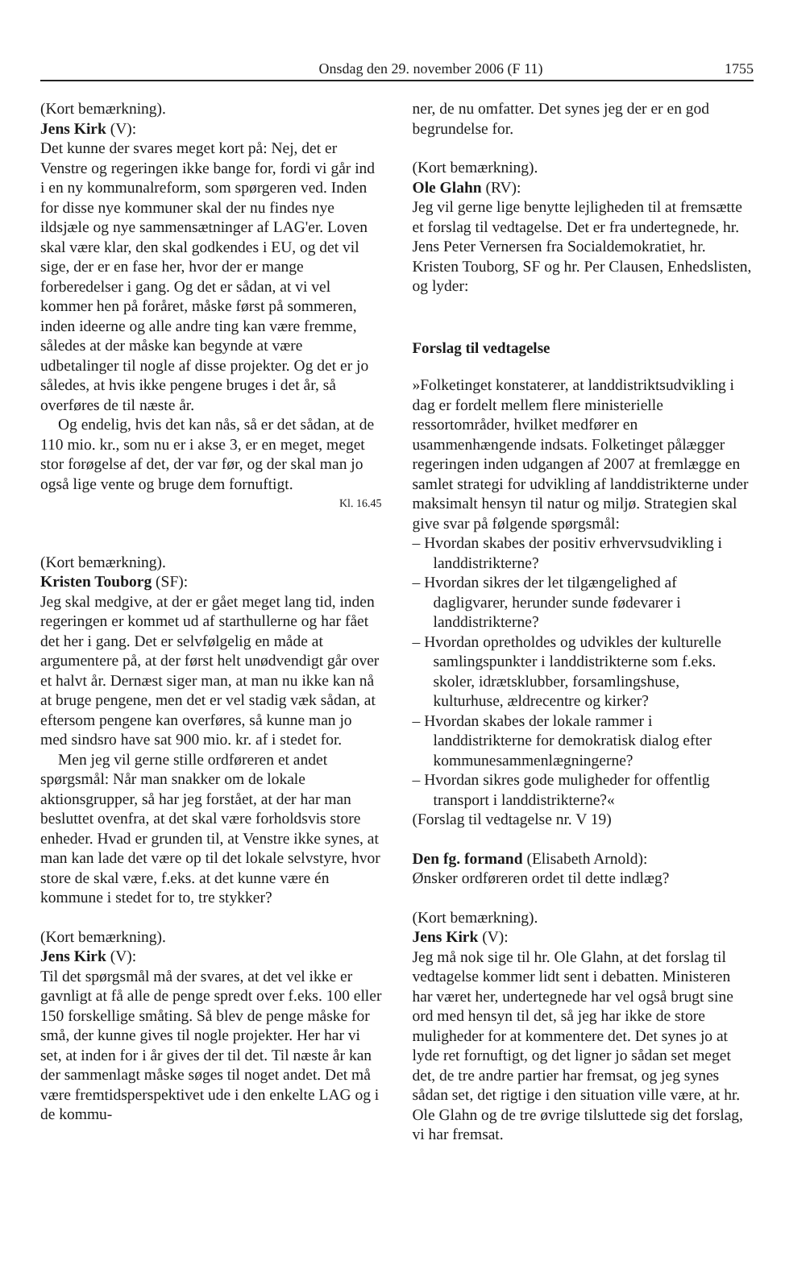Onsdag den 29. november 2006 (F 11) 1755
(Kort bemærkning).
Jens Kirk (V):
Det kunne der svares meget kort på: Nej, det er Venstre og regeringen ikke bange for, fordi vi går ind i en ny kommunalreform, som spørgeren ved. Inden for disse nye kommuner skal der nu findes nye ildsjæle og nye sammensætninger af LAG'er. Loven skal være klar, den skal godkendes i EU, og det vil sige, der er en fase her, hvor der er mange forberedelser i gang. Og det er sådan, at vi vel kommer hen på foråret, måske først på sommeren, inden ideerne og alle andre ting kan være fremme, således at der måske kan begynde at være udbetalinger til nogle af disse projekter. Og det er jo således, at hvis ikke pengene bruges i det år, så overføres de til næste år.
Og endelig, hvis det kan nås, så er det sådan, at de 110 mio. kr., som nu er i akse 3, er en meget, meget stor forøgelse af det, der var før, og der skal man jo også lige vente og bruge dem fornuftigt.
Kl. 16.45
(Kort bemærkning).
Kristen Touborg (SF):
Jeg skal medgive, at der er gået meget lang tid, inden regeringen er kommet ud af starthullerne og har fået det her i gang. Det er selvfølgelig en måde at argumentere på, at der først helt unødvendigt går over et halvt år. Dernæst siger man, at man nu ikke kan nå at bruge pengene, men det er vel stadig væk sådan, at eftersom pengene kan overføres, så kunne man jo med sindsro have sat 900 mio. kr. af i stedet for.
Men jeg vil gerne stille ordføreren et andet spørgsmål: Når man snakker om de lokale aktionsgrupper, så har jeg forstået, at der har man besluttet ovenfra, at det skal være forholdsvis store enheder. Hvad er grunden til, at Venstre ikke synes, at man kan lade det være op til det lokale selvstyre, hvor store de skal være, f.eks. at det kunne være én kommune i stedet for to, tre stykker?
(Kort bemærkning).
Jens Kirk (V):
Til det spørgsmål må der svares, at det vel ikke er gavnligt at få alle de penge spredt over f.eks. 100 eller 150 forskellige småting. Så blev de penge måske for små, der kunne gives til nogle projekter. Her har vi set, at inden for i år gives der til det. Til næste år kan der sammenlagt måske søges til noget andet. Det må være fremtidsperspektivet ude i den enkelte LAG og i de kommu-
ner, de nu omfatter. Det synes jeg der er en god begrundelse for.
(Kort bemærkning).
Ole Glahn (RV):
Jeg vil gerne lige benytte lejligheden til at fremsætte et forslag til vedtagelse. Det er fra undertegnede, hr. Jens Peter Vernersen fra Socialdemokratiet, hr. Kristen Touborg, SF og hr. Per Clausen, Enhedslisten, og lyder:
Forslag til vedtagelse
»Folketinget konstaterer, at landdistriktsudvikling i dag er fordelt mellem flere ministerielle ressortområder, hvilket medfører en usammenhængende indsats. Folketinget pålægger regeringen inden udgangen af 2007 at fremlægge en samlet strategi for udvikling af landdistrikterne under maksimalt hensyn til natur og miljø. Strategien skal give svar på følgende spørgsmål:
– Hvordan skabes der positiv erhvervsudvikling i landdistrikterne?
– Hvordan sikres der let tilgængelighed af dagligvarer, herunder sunde fødevarer i landdistrikterne?
– Hvordan opretholdes og udvikles der kulturelle samlingspunkter i landdistrikterne som f.eks. skoler, idrætsklubber, forsamlingshuse, kulturhuse, ældrecentre og kirker?
– Hvordan skabes der lokale rammer i landdistrikterne for demokratisk dialog efter kommunesammenlægningerne?
– Hvordan sikres gode muligheder for offentlig transport i landdistrikterne?«
(Forslag til vedtagelse nr. V 19)
Den fg. formand (Elisabeth Arnold):
Ønsker ordføreren ordet til dette indlæg?
(Kort bemærkning).
Jens Kirk (V):
Jeg må nok sige til hr. Ole Glahn, at det forslag til vedtagelse kommer lidt sent i debatten. Ministeren har været her, undertegnede har vel også brugt sine ord med hensyn til det, så jeg har ikke de store muligheder for at kommentere det. Det synes jo at lyde ret fornuftigt, og det ligner jo sådan set meget det, de tre andre partier har fremsat, og jeg synes sådan set, det rigtige i den situation ville være, at hr. Ole Glahn og de tre øvrige tilsluttede sig det forslag, vi har fremsat.